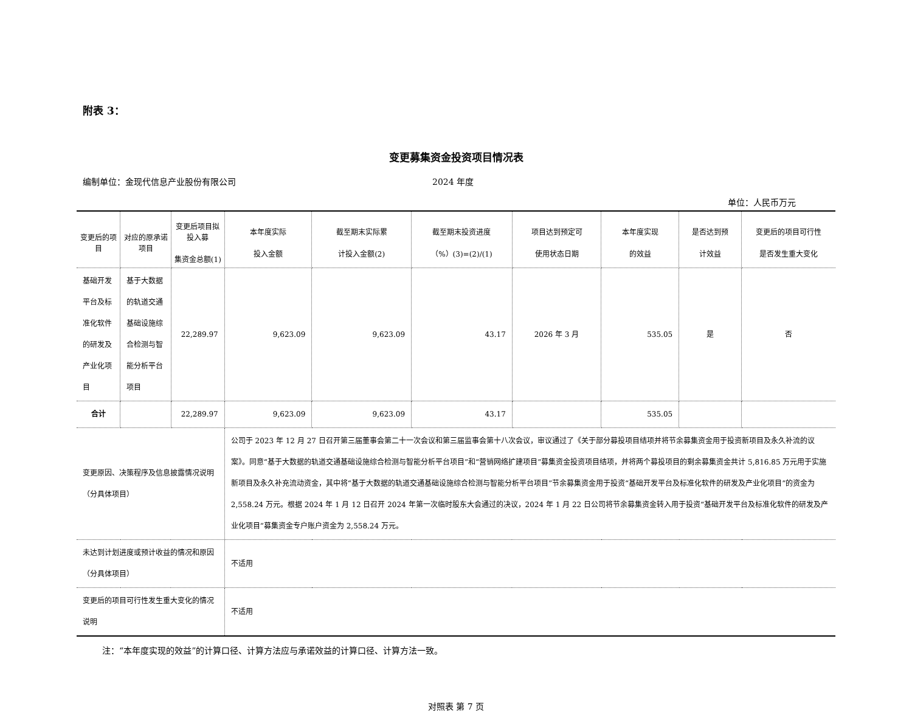附表 3：
变更募集资金投资项目情况表
编制单位：金现代信息产业股份有限公司 2024 年度
单位：人民币万元
| 变更后的项目 | 对应的原承诺项目 | 变更后项目拟投入募 集资金总额(1) | 本年度实际 投入金额 | 截至期末实际累 计投入金额(2) | 截至期末投资进度 （%）(3)=(2)/(1) | 项目达到预定可 使用状态日期 | 本年度实现 的效益 | 是否达到预 计效益 | 变更后的项目可行性 是否发生重大变化 |
| --- | --- | --- | --- | --- | --- | --- | --- | --- | --- |
| 基础开发平台及标准化软件的研发及产业化项目 | 基于大数据的轨道交通基础设施综合检测与智能分析平台项目 | 22,289.97 | 9,623.09 | 9,623.09 | 43.17 | 2026 年 3 月 | 535.05 | 是 | 否 |
| 合计 | | 22,289.97 | 9,623.09 | 9,623.09 | 43.17 | | 535.05 | | |
| 变更原因、决策程序及信息披露情况说明（分具体项目） | | | 公司于 2023 年 12 月 27 日召开第三届董事会第二十一次会议和第三届监事会第十八次会议，审议通过了《关于部分募投项目结项并将节余募集资金用于投资新项目及永久补流的议案》。同意“基于大数据的轨道交通基础设施综合检测与智能分析平台项目”和“营销网络扩建项目”募集资金投资项目结项，并将两个募投项目的剩余募集资金共计 5,816.85 万元用于实施新项目及永久补充流动资金，其中将“基于大数据的轨道交通基础设施综合检测与智能分析平台项目”节余募集资金用于投资“基础开发平台及标准化软件的研发及产业化项目”的资金为 2,558.24 万元。根据 2024 年 1 月 12 日召开 2024 年第一次临时股东大会通过的决议，2024 年 1 月 22 日公司将节余募集资金转入用于投资“基础开发平台及标准化软件的研发及产业化项目”募集资金专户账户资金为 2,558.24 万元。 | | | | | | |
| 未达到计划进度或预计收益的情况和原因（分具体项目） | | | 不适用 | | | | | | |
| 变更后的项目可行性发生重大变化的情况说明 | | | 不适用 | | | | | | |
注：“本年度实现的效益”的计算口径、计算方法应与承诺效益的计算口径、计算方法一致。
对照表 第 7 页